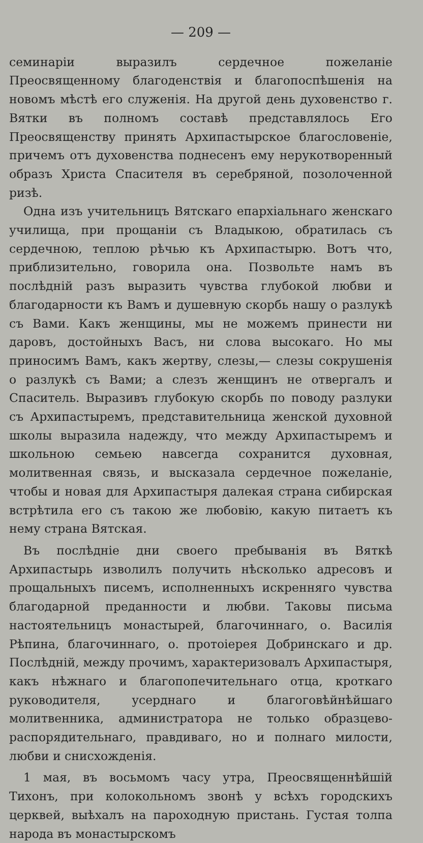— 209 —
семинаріи выразилъ сердечное пожеланіе Преосвященному благоденствія и благопоспѣшенія на новомъ мѣстѣ его служенія. На другой день духовенство г. Вятки въ полномъ составѣ представлялось Его Преосвященству принять Архипастырское благословеніе, причемъ отъ духовенства поднесенъ ему нерукотворенный образъ Христа Спасителя въ серебряной, позолоченной ризѣ.
Одна изъ учительницъ Вятскаго епархіальнаго женскаго училища, при прощаніи съ Владыкою, обратилась съ сердечною, теплою рѣчью къ Архипастырю. Вотъ что, приблизительно, говорила она. Позвольте намъ въ послѣдній разъ выразить чувства глубокой любви и благодарности къ Вамъ и душевную скорбь нашу о разлукѣ съ Вами. Какъ женщины, мы не можемъ принести ни даровъ, достойныхъ Васъ, ни слова высокаго. Но мы приносимъ Вамъ, какъ жертву, слезы,— слезы сокрушенія о разлукѣ съ Вами; а слезъ женщинъ не отвергалъ и Спаситель. Выразивъ глубокую скорбь по поводу разлуки съ Архипастыремъ, представительница женской духовной школы выразила надежду, что между Архипастыремъ и школьною семьею навсегда сохранится духовная, молитвенная связь, и высказала сердечное пожеланіе, чтобы и новая для Архипастыря далекая страна сибирская встрѣтила его съ такою же любовію, какую питаетъ къ нему страна Вятская.
Въ послѣдніе дни своего пребыванія въ Вяткѣ Архипастырь изволилъ получить нѣсколько адресовъ и прощальныхъ писемъ, исполненныхъ искренняго чувства благодарной преданности и любви. Таковы письма настоятельницъ монастырей, благочиннаго, о. Василія Рѣпина, благочиннаго, о. протоіерея Добринскаго и др. Послѣдній, между прочимъ, характеризовалъ Архипастыря, какъ нѣжнаго и благопопечительнаго отца, кроткаго руководителя, усерднаго и благоговѣйнѣйшаго молитвенника, администратора не только образцево-распорядительнаго, правдиваго, но и полнаго милости, любви и снисхожденія.
1 мая, въ восьмомъ часу утра, Преосвященнѣйшій Тихонъ, при колокольномъ звонѣ у всѣхъ городскихъ церквей, выѣхалъ на пароходную пристань. Густая толпа народа въ монастырскомъ